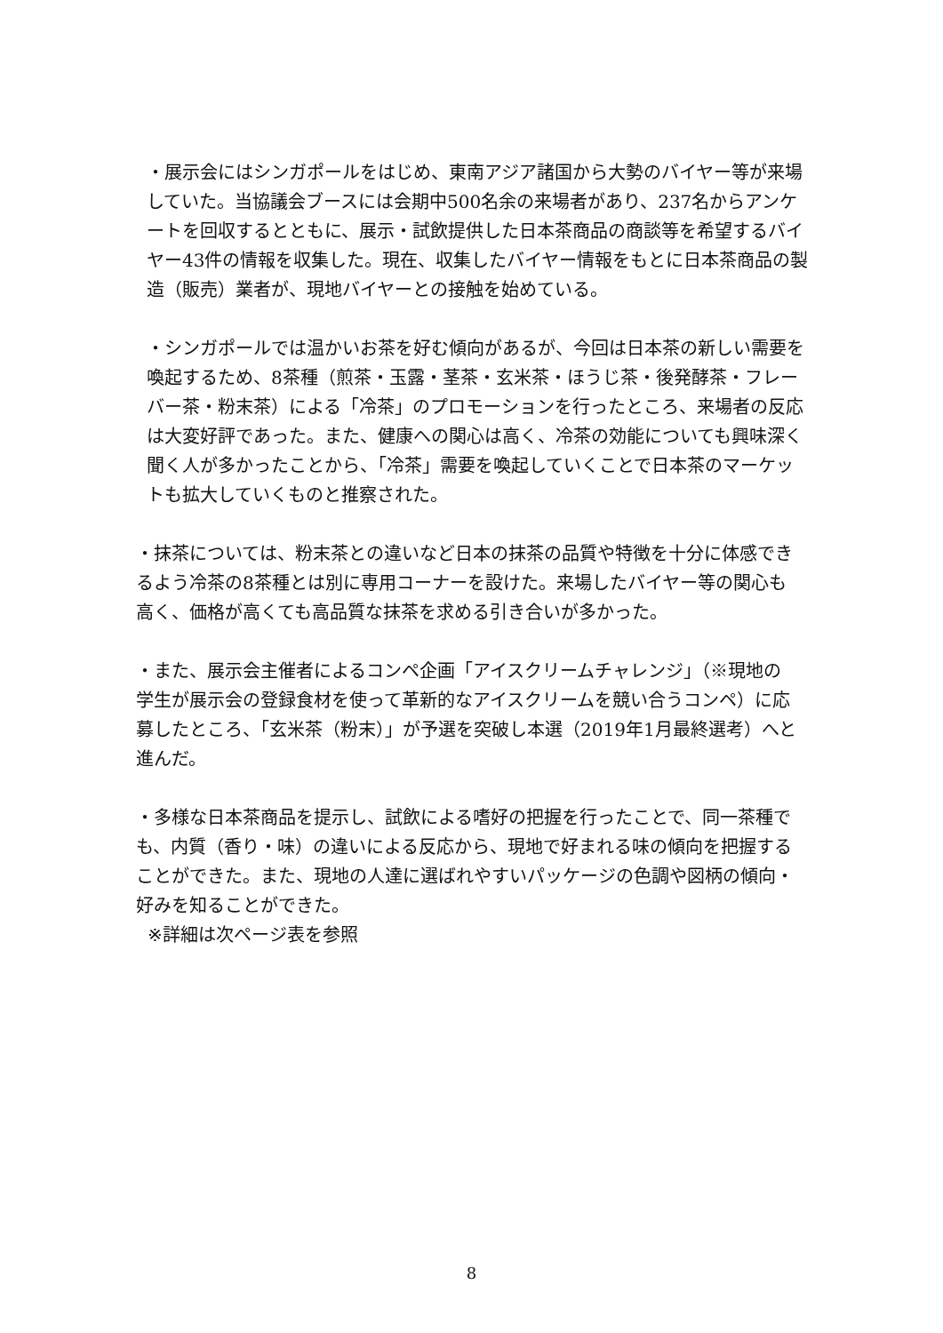・展示会にはシンガポールをはじめ、東南アジア諸国から大勢のバイヤー等が来場していた。当協議会ブースには会期中500名余の来場者があり、237名からアンケートを回収するとともに、展示・試飲提供した日本茶商品の商談等を希望するバイヤー43件の情報を収集した。現在、収集したバイヤー情報をもとに日本茶商品の製造（販売）業者が、現地バイヤーとの接触を始めている。
・シンガポールでは温かいお茶を好む傾向があるが、今回は日本茶の新しい需要を喚起するため、8茶種（煎茶・玉露・茎茶・玄米茶・ほうじ茶・後発酵茶・フレーバー茶・粉末茶）による「冷茶」のプロモーションを行ったところ、来場者の反応は大変好評であった。また、健康への関心は高く、冷茶の効能についても興味深く聞く人が多かったことから、「冷茶」需要を喚起していくことで日本茶のマーケットも拡大していくものと推察された。
・抹茶については、粉末茶との違いなど日本の抹茶の品質や特徴を十分に体感できるよう冷茶の8茶種とは別に専用コーナーを設けた。来場したバイヤー等の関心も高く、価格が高くても高品質な抹茶を求める引き合いが多かった。
・また、展示会主催者によるコンペ企画「アイスクリームチャレンジ」（※現地の学生が展示会の登録食材を使って革新的なアイスクリームを競い合うコンペ）に応募したところ、「玄米茶（粉末）」が予選を突破し本選（2019年1月最終選考）へと進んだ。
・多様な日本茶商品を提示し、試飲による嗜好の把握を行ったことで、同一茶種でも、内質（香り・味）の違いによる反応から、現地で好まれる味の傾向を把握することができた。また、現地の人達に選ばれやすいパッケージの色調や図柄の傾向・好みを知ることができた。
※詳細は次ページ表を参照
8